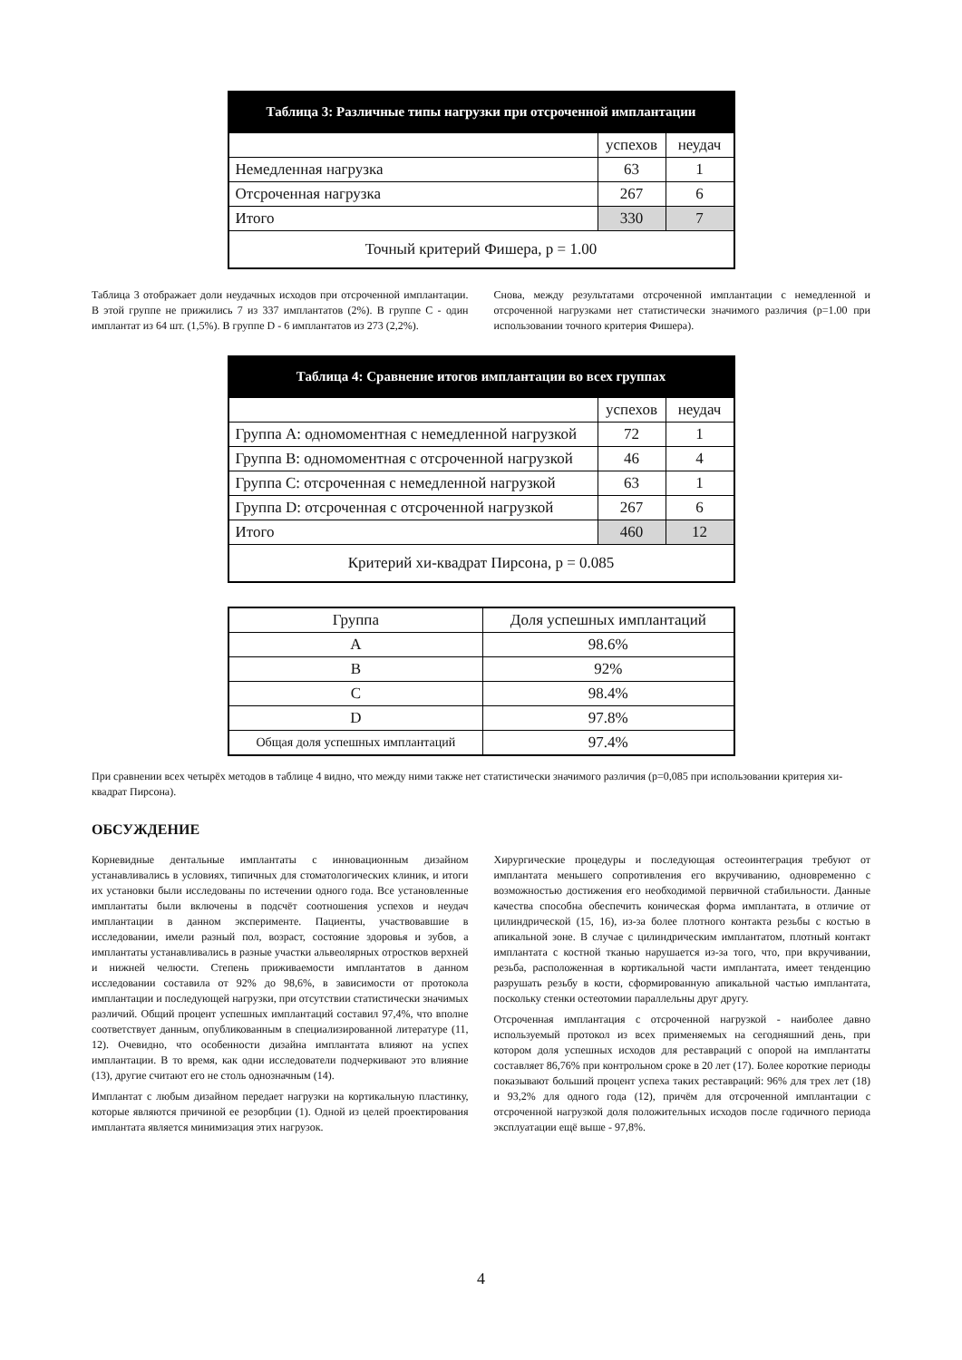| Таблица 3: Различные типы нагрузки при отсроченной имплантации | | |
| --- | --- | --- |
| | успехов | неудач |
| Немедленная нагрузка | 63 | 1 |
| Отсроченная нагрузка | 267 | 6 |
| Итого | 330 | 7 |
| Точный критерий Фишера, р = 1.00 | | |
Таблица 3 отображает доли неудачных исходов при отсроченной имплантации. В этой группе не прижились 7 из 337 имплантатов (2%). В группе С - один имплантат из 64 шт. (1,5%). В группе D - 6 имплантатов из 273 (2,2%).
Снова, между результатами отсроченной имплантации с немедленной и отсроченной нагрузками нет статистически значимого различия (р=1.00 при использовании точного критерия Фишера).
| Таблица 4: Сравнение итогов имплантации во всех группах | | |
| --- | --- | --- |
| | успехов | неудач |
| Группа А: одномоментная с немедленной нагрузкой | 72 | 1 |
| Группа В: одномоментная с отсроченной нагрузкой | 46 | 4 |
| Группа С: отсроченная с немедленной нагрузкой | 63 | 1 |
| Группа D: отсроченная с отсроченной нагрузкой | 267 | 6 |
| Итого | 460 | 12 |
| Критерий хи-квадрат Пирсона, р = 0.085 | | |
| Группа | Доля успешных имплантаций |
| A | 98.6% |
| B | 92% |
| C | 98.4% |
| D | 97.8% |
| Общая доля успешных имплантаций | 97.4% |
При сравнении всех четырёх методов в таблице 4 видно, что между ними также нет статистически значимого различия (р=0,085 при использовании критерия хи-квадрат Пирсона).
ОБСУЖДЕНИЕ
Корневидные дентальные имплантаты с инновационным дизайном устанавливались в условиях, типичных для стоматологических клиник, и итоги их установки были исследованы по истечении одного года. Все установленные имплантаты были включены в подсчёт соотношения успехов и неудач имплантации в данном эксперименте. Пациенты, участвовавшие в исследовании, имели разный пол, возраст, состояние здоровья и зубов, а имплантаты устанавливались в разные участки альвеолярных отростков верхней и нижней челюсти. Степень приживаемости имплантатов в данном исследовании составила от 92% до 98,6%, в зависимости от протокола имплантации и последующей нагрузки, при отсутствии статистически значимых различий. Общий процент успешных имплантаций составил 97,4%, что вполне соответствует данным, опубликованным в специализированной литературе (11, 12). Очевидно, что особенности дизайна имплантата влияют на успех имплантации. В то время, как одни исследователи подчеркивают это влияние (13), другие считают его не столь однозначным (14).
Имплантат с любым дизайном передает нагрузки на кортикальную пластинку, которые являются причиной ее резорбции (1). Одной из целей проектирования имплантата является минимизация этих нагрузок.
Хирургические процедуры и последующая остеоинтеграция требуют от имплантата меньшего сопротивления его вкручиванию, одновременно с возможностью достижения его необходимой первичной стабильности. Данные качества способна обеспечить коническая форма имплантата, в отличие от цилиндрической (15, 16), из-за более плотного контакта резьбы с костью в апикальной зоне. В случае с цилиндрическим имплантатом, плотный контакт имплантата с костной тканью нарушается из-за того, что, при вкручивании, резьба, расположенная в кортикальной части имплантата, имеет тенденцию разрушать резьбу в кости, сформированную апикальной частью имплантата, поскольку стенки остеотомии параллельны друг другу.
Отсроченная имплантация с отсроченной нагрузкой - наиболее давно используемый протокол из всех применяемых на сегодняшний день, при котором доля успешных исходов для реставраций с опорой на имплантаты составляет 86,76% при контрольном сроке в 20 лет (17). Более короткие периоды показывают больший процент успеха таких реставраций: 96% для трех лет (18) и 93,2% для одного года (12), причём для отсроченной имплантации с отсроченной нагрузкой доля положительных исходов после годичного периода эксплуатации ещё выше - 97,8%.
4